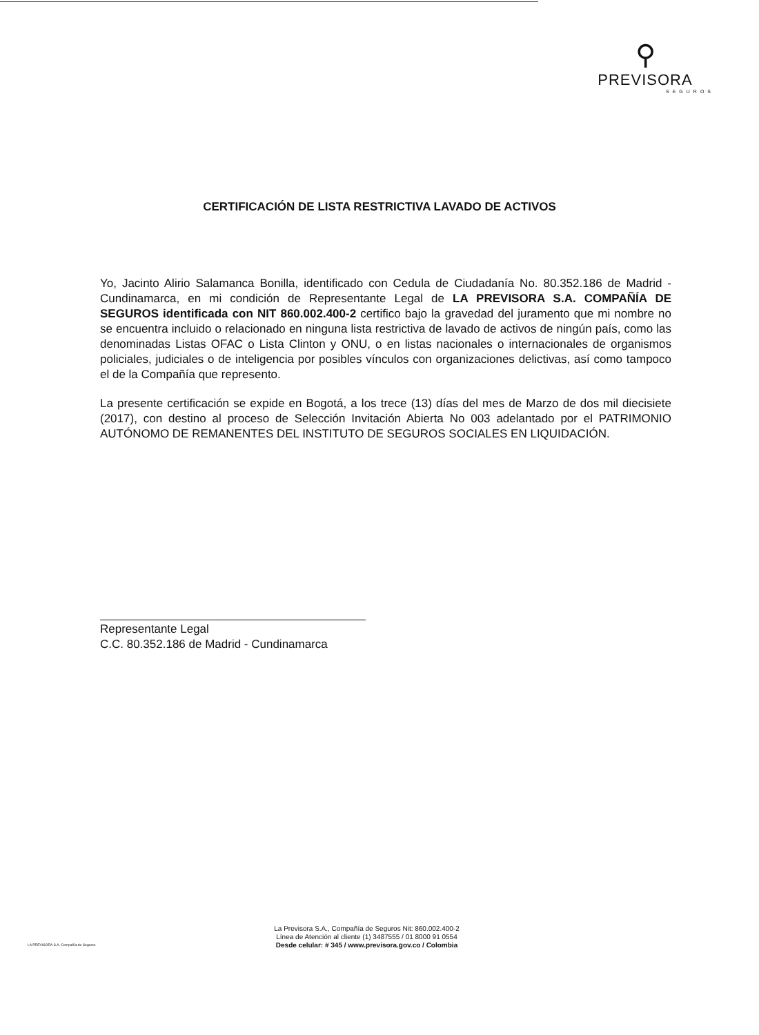⚲
PREVISORA
SEGUROS
CERTIFICACIÓN DE LISTA RESTRICTIVA LAVADO DE ACTIVOS
Yo, Jacinto Alirio Salamanca Bonilla, identificado con Cedula de Ciudadanía No. 80.352.186 de Madrid - Cundinamarca, en mi condición de Representante Legal de LA PREVISORA S.A. COMPAÑÍA DE SEGUROS identificada con NIT 860.002.400-2 certifico bajo la gravedad del juramento que mi nombre no se encuentra incluido o relacionado en ninguna lista restrictiva de lavado de activos de ningún país, como las denominadas Listas OFAC o Lista Clinton y ONU, o en listas nacionales o internacionales de organismos policiales, judiciales o de inteligencia por posibles vínculos con organizaciones delictivas, así como tampoco el de la Compañía que represento.
La presente certificación se expide en Bogotá, a los trece (13) días del mes de Marzo de dos mil diecisiete (2017), con destino al proceso de Selección Invitación Abierta No 003 adelantado por el PATRIMONIO AUTÓNOMO DE REMANENTES DEL INSTITUTO DE SEGUROS SOCIALES EN LIQUIDACIÓN.
Representante Legal
C.C. 80.352.186 de Madrid - Cundinamarca
LA PREVISORA S.A. Compañía de Seguros
La Previsora S.A., Compañía de Seguros Nit: 860.002.400-2
Línea de Atención al cliente (1) 3487555 / 01 8000 91 0554
Desde celular: # 345 / www.previsora.gov.co / Colombia